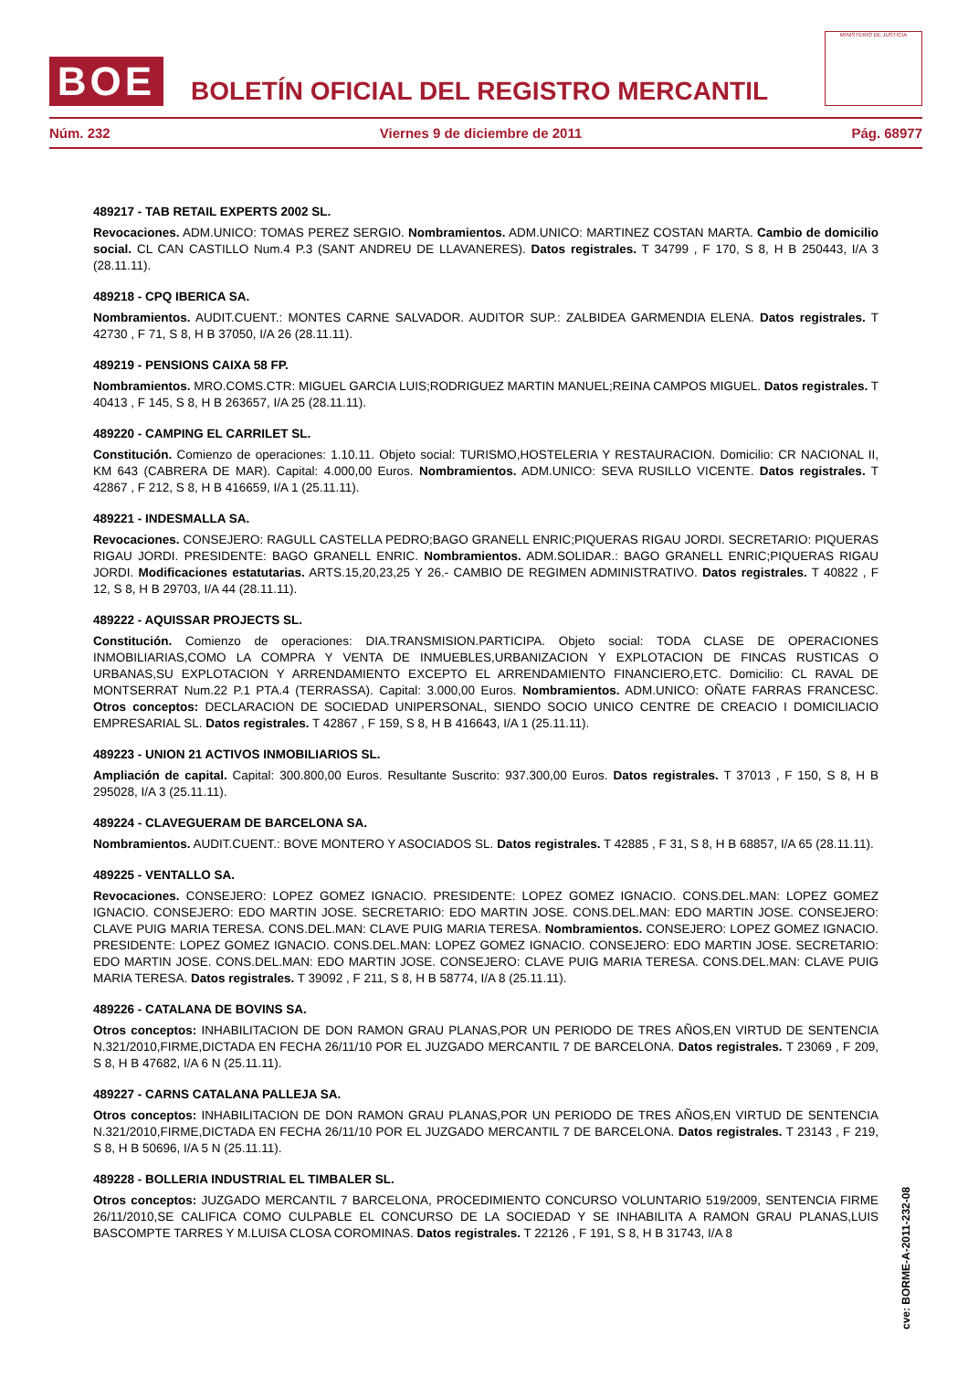BOE
BOLETÍN OFICIAL DEL REGISTRO MERCANTIL
MINISTERIO DE JUSTICIA
Núm. 232 Viernes 9 de diciembre de 2011 Pág. 68977
489217 - TAB RETAIL EXPERTS 2002 SL.
Revocaciones. ADM.UNICO: TOMAS PEREZ SERGIO. Nombramientos. ADM.UNICO: MARTINEZ COSTAN MARTA. Cambio de domicilio social. CL CAN CASTILLO Num.4 P.3 (SANT ANDREU DE LLAVANERES). Datos registrales. T 34799 , F 170, S 8, H B 250443, I/A 3 (28.11.11).
489218 - CPQ IBERICA SA.
Nombramientos. AUDIT.CUENT.: MONTES CARNE SALVADOR. AUDITOR SUP.: ZALBIDEA GARMENDIA ELENA. Datos registrales. T 42730 , F 71, S 8, H B 37050, I/A 26 (28.11.11).
489219 - PENSIONS CAIXA 58 FP.
Nombramientos. MRO.COMS.CTR: MIGUEL GARCIA LUIS;RODRIGUEZ MARTIN MANUEL;REINA CAMPOS MIGUEL. Datos registrales. T 40413 , F 145, S 8, H B 263657, I/A 25 (28.11.11).
489220 - CAMPING EL CARRILET SL.
Constitución. Comienzo de operaciones: 1.10.11. Objeto social: TURISMO,HOSTELERIA Y RESTAURACION. Domicilio: CR NACIONAL II, KM 643 (CABRERA DE MAR). Capital: 4.000,00 Euros. Nombramientos. ADM.UNICO: SEVA RUSILLO VICENTE. Datos registrales. T 42867 , F 212, S 8, H B 416659, I/A 1 (25.11.11).
489221 - INDESMALLA SA.
Revocaciones. CONSEJERO: RAGULL CASTELLA PEDRO;BAGO GRANELL ENRIC;PIQUERAS RIGAU JORDI. SECRETARIO: PIQUERAS RIGAU JORDI. PRESIDENTE: BAGO GRANELL ENRIC. Nombramientos. ADM.SOLIDAR.: BAGO GRANELL ENRIC;PIQUERAS RIGAU JORDI. Modificaciones estatutarias. ARTS.15,20,23,25 Y 26.- CAMBIO DE REGIMEN ADMINISTRATIVO. Datos registrales. T 40822 , F 12, S 8, H B 29703, I/A 44 (28.11.11).
489222 - AQUISSAR PROJECTS SL.
Constitución. Comienzo de operaciones: DIA.TRANSMISION.PARTICIPA. Objeto social: TODA CLASE DE OPERACIONES INMOBILIARIAS,COMO LA COMPRA Y VENTA DE INMUEBLES,URBANIZACION Y EXPLOTACION DE FINCAS RUSTICAS O URBANAS,SU EXPLOTACION Y ARRENDAMIENTO EXCEPTO EL ARRENDAMIENTO FINANCIERO,ETC. Domicilio: CL RAVAL DE MONTSERRAT Num.22 P.1 PTA.4 (TERRASSA). Capital: 3.000,00 Euros. Nombramientos. ADM.UNICO: OÑATE FARRAS FRANCESC. Otros conceptos: DECLARACION DE SOCIEDAD UNIPERSONAL, SIENDO SOCIO UNICO CENTRE DE CREACIO I DOMICILIACIO EMPRESARIAL SL. Datos registrales. T 42867 , F 159, S 8, H B 416643, I/A 1 (25.11.11).
489223 - UNION 21 ACTIVOS INMOBILIARIOS SL.
Ampliación de capital. Capital: 300.800,00 Euros. Resultante Suscrito: 937.300,00 Euros. Datos registrales. T 37013 , F 150, S 8, H B 295028, I/A 3 (25.11.11).
489224 - CLAVEGUERAM DE BARCELONA SA.
Nombramientos. AUDIT.CUENT.: BOVE MONTERO Y ASOCIADOS SL. Datos registrales. T 42885 , F 31, S 8, H B 68857, I/A 65 (28.11.11).
489225 - VENTALLO SA.
Revocaciones. CONSEJERO: LOPEZ GOMEZ IGNACIO. PRESIDENTE: LOPEZ GOMEZ IGNACIO. CONS.DEL.MAN: LOPEZ GOMEZ IGNACIO. CONSEJERO: EDO MARTIN JOSE. SECRETARIO: EDO MARTIN JOSE. CONS.DEL.MAN: EDO MARTIN JOSE. CONSEJERO: CLAVE PUIG MARIA TERESA. CONS.DEL.MAN: CLAVE PUIG MARIA TERESA. Nombramientos. CONSEJERO: LOPEZ GOMEZ IGNACIO. PRESIDENTE: LOPEZ GOMEZ IGNACIO. CONS.DEL.MAN: LOPEZ GOMEZ IGNACIO. CONSEJERO: EDO MARTIN JOSE. SECRETARIO: EDO MARTIN JOSE. CONS.DEL.MAN: EDO MARTIN JOSE. CONSEJERO: CLAVE PUIG MARIA TERESA. CONS.DEL.MAN: CLAVE PUIG MARIA TERESA. Datos registrales. T 39092 , F 211, S 8, H B 58774, I/A 8 (25.11.11).
489226 - CATALANA DE BOVINS SA.
Otros conceptos: INHABILITACION DE DON RAMON GRAU PLANAS,POR UN PERIODO DE TRES AÑOS,EN VIRTUD DE SENTENCIA N.321/2010,FIRME,DICTADA EN FECHA 26/11/10 POR EL JUZGADO MERCANTIL 7 DE BARCELONA. Datos registrales. T 23069 , F 209, S 8, H B 47682, I/A 6 N (25.11.11).
489227 - CARNS CATALANA PALLEJA SA.
Otros conceptos: INHABILITACION DE DON RAMON GRAU PLANAS,POR UN PERIODO DE TRES AÑOS,EN VIRTUD DE SENTENCIA N.321/2010,FIRME,DICTADA EN FECHA 26/11/10 POR EL JUZGADO MERCANTIL 7 DE BARCELONA. Datos registrales. T 23143 , F 219, S 8, H B 50696, I/A 5 N (25.11.11).
489228 - BOLLERIA INDUSTRIAL EL TIMBALER SL.
Otros conceptos: JUZGADO MERCANTIL 7 BARCELONA, PROCEDIMIENTO CONCURSO VOLUNTARIO 519/2009, SENTENCIA FIRME 26/11/2010,SE CALIFICA COMO CULPABLE EL CONCURSO DE LA SOCIEDAD Y SE INHABILITA A RAMON GRAU PLANAS,LUIS BASCOMPTE TARRES Y M.LUISA CLOSA COROMINAS. Datos registrales. T 22126 , F 191, S 8, H B 31743, I/A 8
cve: BORME-A-2011-232-08